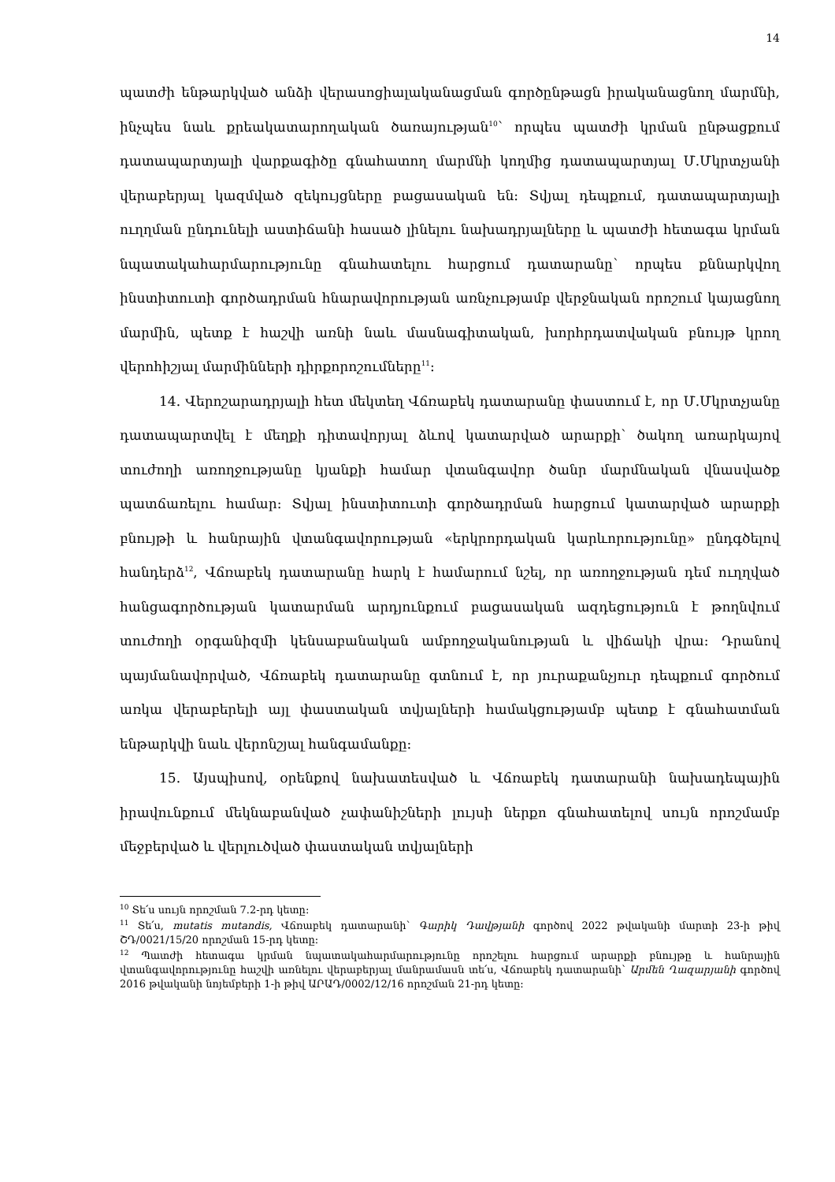14
պատժի ենթարկված անձի վերասոցիալականացման գործընթացն իրականացնող մարմնի, ինչպես նաև քրեակատարողական ծառայության<sup>10</sup>՝ որպես պատժի կրման ընթացքում դատապարտյալի վարքագիծը գնահատող մարմնի կողմից դատապարտյալ Մ.Մկրտչյանի վերաբերյալ կազմված զեկույցները բացասական են: Տվյալ դեպքում, դատապարտյալի ուղղման ընդունելի աստիճանի հասած լինելու նախադրյալները և պատժի հետագա կրման նպատակահարմարությունը գնահատելու հարցում դատարանը՝ որպես քննարկվող ինստիտուտի գործադրման հնարավորության առնչությամբ վերջնական որոշում կայացնող մարմին, պետք է հաշվի առնի նաև մասնագիտական, խորհրդատվական բնույթ կրող վերոհիշյալ մարմինների դիրքորոշումները<sup>11</sup>:
14. Վերոշարադրյալի հետ մեկտեղ Վճռաբեկ դատարանը փաստում է, որ Մ.Մկրտչյանը դատապարտվել է մեղքի դիտավորյալ ձևով կատարված արարքի՝ ծակող առարկայով տուժողի առողջությանը կյանքի համար վտանգավոր ծանր մարմնական վնասվածք պատճառելու համար: Տվյալ ինստիտուտի գործադրման հարցում կատարված արարքի բնույթի և հանրային վտանգավորության «երկրորդական կարևորությունը» ընդգծելով հանդերձ<sup>12</sup>, Վճռաբեկ դատարանը հարկ է համարում նշել, որ առողջության դեմ ուղղված հանցագործության կատարման արդյունքում բացասական ազդեցություն է թողնվում տուժողի օրգանիզմի կենսաբանական ամբողջականության և վիճակի վրա: Դրանով պայմանավորված, Վճռաբեկ դատարանը գտնում է, որ յուրաքանչյուր դեպքում գործում առկա վերաբերելի այլ փաստական տվյալների համակցությամբ պետք է գնահատման ենթարկվի նաև վերոնշյալ հանգամանքը:
15. Այսպիսով, օրենքով նախատեսված և Վճռաբեկ դատարանի նախադեպային իրավունքում մեկնաբանված չափանիշների լույսի ներքո գնահատելով սույն որոշմամբ մեջբերված և վերլուծված փաստական տվյալների
<sup>10</sup> Տե՛ս սույն որոշման 7.2-րդ կետը:
<sup>11</sup> Տե՛ս, mutatis mutandis, Վճռաբեկ դատարանի՝ Գարիկ Դավթյանի գործով 2022 թվականի մարտի 23-ի թիվ ՇԴ/0021/15/20 որոշման 15-րդ կետը:
<sup>12</sup> Պատժի հետագա կրման նպատակահարմարությունը որոշելու հարցում արարքի բնույթը և հանրային վտանգավորությունը հաշվի առնելու վերաբերյալ մանրամասն տե՛ս, Վճռաբեկ դատարանի՝ Արմեն Ղազարյանի գործով 2016 թվականի նոյեմբերի 1-ի թիվ ԱՐԱԴ/0002/12/16 որոշման 21-րդ կետը: